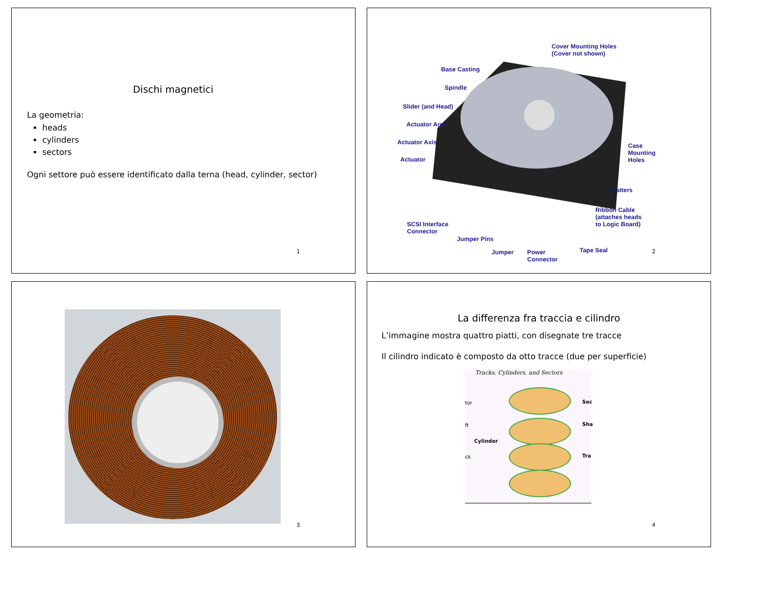Dischi magnetici
La geometria:
heads
cylinders
sectors
Ogni settore può essere identificato dalla terna (head, cylinder, sector)
1
Cover Mounting Holes
(Cover not shown)
Base Casting
Spindle
Slider (and Head)
Actuator Arm
Actuator Axis
Actuator
Case
Mounting
Holes
Platters
Ribbon Cable
(attaches heads
to Logic Board) SCSI Interface
Connector
Jumper Pins
Jumper Power
Connector
Tape Seal
2
3
La differenza fra traccia e cilindro
L’immagine mostra quattro piatti, con disegnate tre tracce
Il cilindro indicato è composto da otto tracce (due per superficie)
Tracks, Cylinders, and Sectors
tor
ft
Cylinder
ck
Sec
Sha
Tra
4